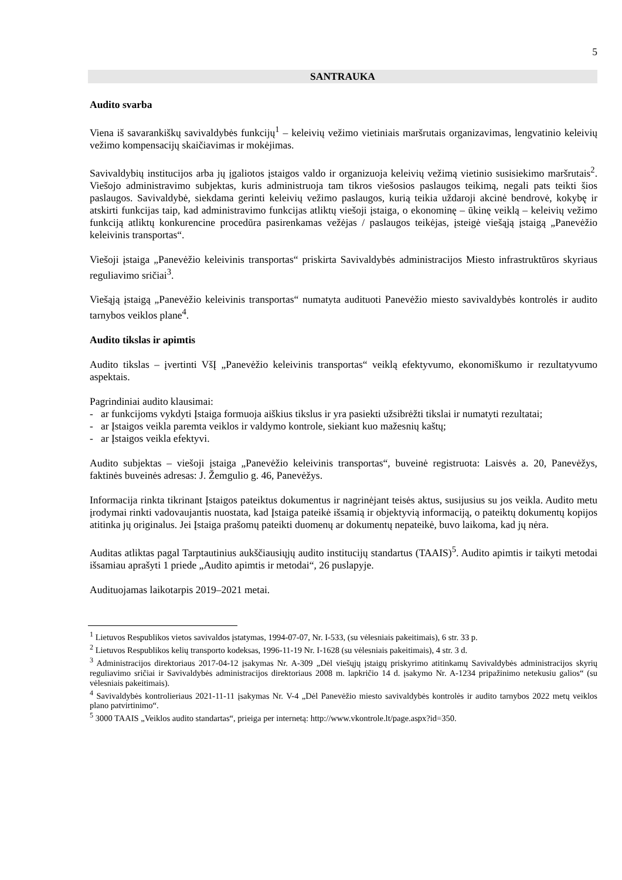5
SANTRAUKA
Audito svarba
Viena iš savarankiškų savivaldybės funkcijų<sup>1</sup> – keleivių vežimo vietiniais maršrutais organizavimas, lengvatinio keleivių vežimo kompensacijų skaičiavimas ir mokėjimas.
Savivaldybių institucijos arba jų įgaliotos įstaigos valdo ir organizuoja keleivių vežimą vietinio susisiekimo maršrutais<sup>2</sup>. Viešojo administravimo subjektas, kuris administruoja tam tikros viešosios paslaugos teikimą, negali pats teikti šios paslaugos. Savivaldybė, siekdama gerinti keleivių vežimo paslaugos, kurią teikia uždaroji akcinė bendrovė, kokybę ir atskirti funkcijas taip, kad administravimo funkcijas atliktų viešoji įstaiga, o ekonominę – ūkinę veiklą – keleivių vežimo funkciją atliktų konkurencine procedūra pasirenkamas vežėjas / paslaugos teikėjas, įsteigė viešąją įstaigą „Panevėžio keleivinis transportas“.
Viešoji įstaiga „Panevėžio keleivinis transportas“ priskirta Savivaldybės administracijos Miesto infrastruktūros skyriaus reguliavimo sričiai<sup>3</sup>.
Viešąją įstaigą „Panevėžio keleivinis transportas“ numatyta audituoti Panevėžio miesto savivaldybės kontrolės ir audito tarnybos veiklos plane<sup>4</sup>.
Audito tikslas ir apimtis
Audito tikslas – įvertinti VšĮ „Panevėžio keleivinis transportas“ veiklą efektyvumo, ekonomiškumo ir rezultatyvumo aspektais.
Pagrindiniai audito klausimai:
- ar funkcijoms vykdyti Įstaiga formuoja aiškius tikslus ir yra pasiekti užsibrėžti tikslai ir numatyti rezultatai;
- ar Įstaigos veikla paremta veiklos ir valdymo kontrole, siekiant kuo mažesnių kaštų;
- ar Įstaigos veikla efektyvi.
Audito subjektas – viešoji įstaiga „Panevėžio keleivinis transportas“, buveinė registruota: Laisvės a. 20, Panevėžys, faktinės buveinės adresas: J. Žemgulio g. 46, Panevėžys.
Informacija rinkta tikrinant Įstaigos pateiktus dokumentus ir nagrinėjant teisės aktus, susijusius su jos veikla. Audito metu įrodymai rinkti vadovaujantis nuostata, kad Įstaiga pateikė išsamią ir objektyvią informaciją, o pateiktų dokumentų kopijos atitinka jų originalus. Jei Įstaiga prašomų pateikti duomenų ar dokumentų nepateikė, buvo laikoma, kad jų nėra.
Auditas atliktas pagal Tarptautinius aukščiausiųjų audito institucijų standartus (TAAIS)<sup>5</sup>. Audito apimtis ir taikyti metodai išsamiau aprašyti 1 priede „Audito apimtis ir metodai“, 26 puslapyje.
Audituojamas laikotarpis 2019–2021 metai.
<sup>1</sup> Lietuvos Respublikos vietos savivaldos įstatymas, 1994-07-07, Nr. I-533, (su vėlesniais pakeitimais), 6 str. 33 p.
<sup>2</sup> Lietuvos Respublikos kelių transporto kodeksas, 1996-11-19 Nr. I-1628 (su vėlesniais pakeitimais), 4 str. 3 d.
<sup>3</sup> Administracijos direktoriaus 2017-04-12 įsakymas Nr. A-309 „Dėl viešųjų įstaigų priskyrimo atitinkamų Savivaldybės administracijos skyrių reguliavimo sričiai ir Savivaldybės administracijos direktoriaus 2008 m. lapkričio 14 d. įsakymo Nr. A-1234 pripažinimo netekusiu galios“ (su vėlesniais pakeitimais).
<sup>4</sup> Savivaldybės kontrolieriaus 2021-11-11 įsakymas Nr. V-4 „Dėl Panevėžio miesto savivaldybės kontrolės ir audito tarnybos 2022 metų veiklos plano patvirtinimo“.
<sup>5</sup> 3000 TAAIS „Veiklos audito standartas“, prieiga per internetą: http://www.vkontrole.lt/page.aspx?id=350.